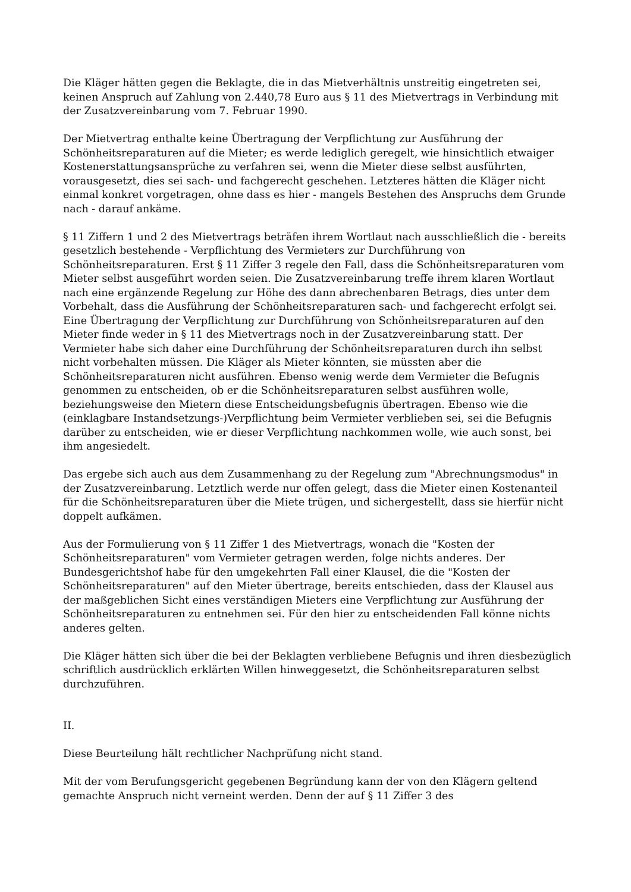Die Kläger hätten gegen die Beklagte, die in das Mietverhältnis unstreitig eingetreten sei, keinen Anspruch auf Zahlung von 2.440,78 Euro aus § 11 des Mietvertrags in Verbindung mit der Zusatzvereinbarung vom 7. Februar 1990.
Der Mietvertrag enthalte keine Übertragung der Verpflichtung zur Ausführung der Schönheitsreparaturen auf die Mieter; es werde lediglich geregelt, wie hinsichtlich etwaiger Kostenerstattungsansprüche zu verfahren sei, wenn die Mieter diese selbst ausführten, vorausgesetzt, dies sei sach- und fachgerecht geschehen. Letzteres hätten die Kläger nicht einmal konkret vorgetragen, ohne dass es hier - mangels Bestehen des Anspruchs dem Grunde nach - darauf ankäme.
§ 11 Ziffern 1 und 2 des Mietvertrags beträfen ihrem Wortlaut nach ausschließlich die - bereits gesetzlich bestehende - Verpflichtung des Vermieters zur Durchführung von Schönheitsreparaturen. Erst § 11 Ziffer 3 regele den Fall, dass die Schönheitsreparaturen vom Mieter selbst ausgeführt worden seien. Die Zusatzvereinbarung treffe ihrem klaren Wortlaut nach eine ergänzende Regelung zur Höhe des dann abrechenbaren Betrags, dies unter dem Vorbehalt, dass die Ausführung der Schönheitsreparaturen sach- und fachgerecht erfolgt sei. Eine Übertragung der Verpflichtung zur Durchführung von Schönheitsreparaturen auf den Mieter finde weder in § 11 des Mietvertrags noch in der Zusatzvereinbarung statt. Der Vermieter habe sich daher eine Durchführung der Schönheitsreparaturen durch ihn selbst nicht vorbehalten müssen. Die Kläger als Mieter könnten, sie müssten aber die Schönheitsreparaturen nicht ausführen. Ebenso wenig werde dem Vermieter die Befugnis genommen zu entscheiden, ob er die Schönheitsreparaturen selbst ausführen wolle, beziehungsweise den Mietern diese Entscheidungsbefugnis übertragen. Ebenso wie die (einklagbare Instandsetzungs-)Verpflichtung beim Vermieter verblieben sei, sei die Befugnis darüber zu entscheiden, wie er dieser Verpflichtung nachkommen wolle, wie auch sonst, bei ihm angesiedelt.
Das ergebe sich auch aus dem Zusammenhang zu der Regelung zum "Abrechnungsmodus" in der Zusatzvereinbarung. Letztlich werde nur offen gelegt, dass die Mieter einen Kostenanteil für die Schönheitsreparaturen über die Miete trügen, und sichergestellt, dass sie hierfür nicht doppelt aufkämen.
Aus der Formulierung von § 11 Ziffer 1 des Mietvertrags, wonach die "Kosten der Schönheitsreparaturen" vom Vermieter getragen werden, folge nichts anderes. Der Bundesgerichtshof habe für den umgekehrten Fall einer Klausel, die die "Kosten der Schönheitsreparaturen" auf den Mieter übertrage, bereits entschieden, dass der Klausel aus der maßgeblichen Sicht eines verständigen Mieters eine Verpflichtung zur Ausführung der Schönheitsreparaturen zu entnehmen sei. Für den hier zu entscheidenden Fall könne nichts anderes gelten.
Die Kläger hätten sich über die bei der Beklagten verbliebene Befugnis und ihren diesbezüglich schriftlich ausdrücklich erklärten Willen hinweggesetzt, die Schönheitsreparaturen selbst durchzuführen.
II.
Diese Beurteilung hält rechtlicher Nachprüfung nicht stand.
Mit der vom Berufungsgericht gegebenen Begründung kann der von den Klägern geltend gemachte Anspruch nicht verneint werden. Denn der auf § 11 Ziffer 3 des